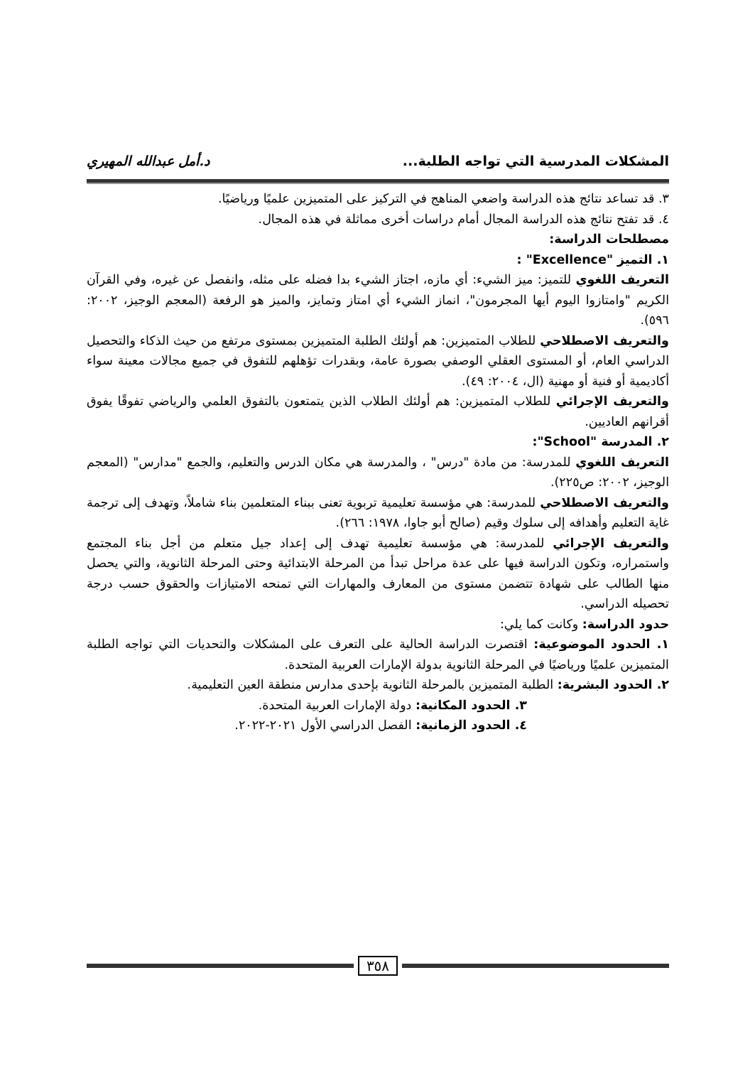المشكلات المدرسية التي تواجه الطلبة... د.أمل عبدالله المهيري
٣. قد تساعد نتائج هذه الدراسة واضعي المناهج في التركيز على المتميزين علميًا ورياضيًا.
٤. قد تفتح نتائج هذه الدراسة المجال أمام دراسات أخرى مماثلة في هذه المجال.
مصطلحات الدراسة:
١. التميز "Excellence" :
التعريف اللغوي للتميز: ميز الشيء: أي مازه، اجتاز الشيء بدا فضله على مثله، وانفصل عن غيره، وفي القرآن الكريم "وامتازوا اليوم أيها المجرمون"، انماز الشيء أي امتاز وتمايز، والميز هو الرفعة (المعجم الوجيز، ٢٠٠٢: ٥٩٦).
والتعريف الاصطلاحي للطلاب المتميزين: هم أولئك الطلبة المتميزين بمستوى مرتفع من حيث الذكاء والتحصيل الدراسي العام، أو المستوى العقلي الوصفي بصورة عامة، وبقدرات تؤهلهم للتفوق في جميع مجالات معينة سواء أكاديمية أو فنية أو مهنية (ال، ٢٠٠٤: ٤٩).
والتعريف الإجرائي للطلاب المتميزين: هم أولئك الطلاب الذين يتمتعون بالتفوق العلمي والرياضي تفوقًا يفوق أقرانهم العاديين.
٢. المدرسة "School":
التعريف اللغوي للمدرسة: من مادة "درس" ، والمدرسة هي مكان الدرس والتعليم، والجمع "مدارس" (المعجم الوجيز، ٢٠٠٢: ص٢٢٥).
والتعريف الاصطلاحي للمدرسة: هي مؤسسة تعليمية تربوية تعنى ببناء المتعلمين بناء شاملاً، وتهدف إلى ترجمة غاية التعليم وأهدافه إلى سلوك وقيم (صالح أبو جاوا، ١٩٧٨: ٢٦٦).
والتعريف الإجرائي للمدرسة: هي مؤسسة تعليمية تهدف إلى إعداد جيل متعلم من أجل بناء المجتمع واستمراره، وتكون الدراسة فيها على عدة مراحل تبدأ من المرحلة الابتدائية وحتى المرحلة الثانوية، والتي يحصل منها الطالب على شهادة تتضمن مستوى من المعارف والمهارات التي تمنحه الامتيازات والحقوق حسب درجة تحصيله الدراسي.
حدود الدراسة: وكانت كما يلي:
١. الحدود الموضوعية: اقتصرت الدراسة الحالية على التعرف على المشكلات والتحديات التي تواجه الطلبة المتميزين علميًا ورياضيًا في المرحلة الثانوية بدولة الإمارات العربية المتحدة.
٢. الحدود البشرية: الطلبة المتميزين بالمرحلة الثانوية بإحدى مدارس منطقة العين التعليمية.
٣. الحدود المكانية: دولة الإمارات العربية المتحدة.
٤. الحدود الزمانية: الفصل الدراسي الأول ٢٠٢١-٢٠٢٢.
٣٥٨